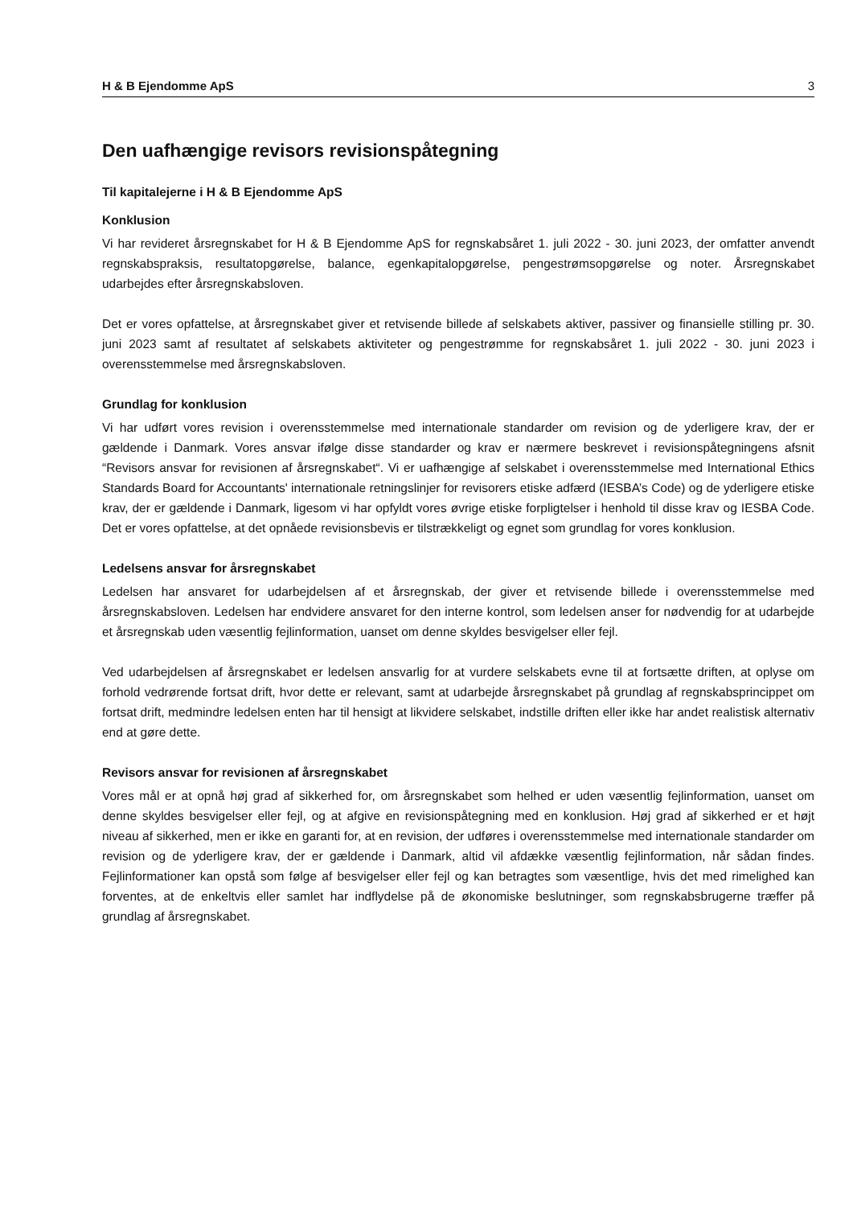H & B Ejendomme ApS 3
Den uafhængige revisors revisionspåtegning
Til kapitalejerne i H & B Ejendomme ApS
Konklusion
Vi har revideret årsregnskabet for H & B Ejendomme ApS for regnskabsåret 1. juli 2022 - 30. juni 2023, der omfatter anvendt regnskabspraksis, resultatopgørelse, balance, egenkapitalopgørelse, pengestrømsopgørelse og noter. Årsregnskabet udarbejdes efter årsregnskabsloven.
Det er vores opfattelse, at årsregnskabet giver et retvisende billede af selskabets aktiver, passiver og finansielle stilling pr. 30. juni 2023 samt af resultatet af selskabets aktiviteter og pengestrømme for regnskabsåret 1. juli 2022 - 30. juni 2023 i overensstemmelse med årsregnskabsloven.
Grundlag for konklusion
Vi har udført vores revision i overensstemmelse med internationale standarder om revision og de yderligere krav, der er gældende i Danmark. Vores ansvar ifølge disse standarder og krav er nærmere beskrevet i revisionspåtegningens afsnit “Revisors ansvar for revisionen af årsregnskabet“. Vi er uafhængige af selskabet i overensstemmelse med International Ethics Standards Board for Accountants' internationale retningslinjer for revisorers etiske adfærd (IESBA’s Code) og de yderligere etiske krav, der er gældende i Danmark, ligesom vi har opfyldt vores øvrige etiske forpligtelser i henhold til disse krav og IESBA Code. Det er vores opfattelse, at det opnåede revisionsbevis er tilstrækkeligt og egnet som grundlag for vores konklusion.
Ledelsens ansvar for årsregnskabet
Ledelsen har ansvaret for udarbejdelsen af et årsregnskab, der giver et retvisende billede i overensstemmelse med årsregnskabsloven. Ledelsen har endvidere ansvaret for den interne kontrol, som ledelsen anser for nødvendig for at udarbejde et årsregnskab uden væsentlig fejlinformation, uanset om denne skyldes besvigelser eller fejl.
Ved udarbejdelsen af årsregnskabet er ledelsen ansvarlig for at vurdere selskabets evne til at fortsætte driften, at oplyse om forhold vedrørende fortsat drift, hvor dette er relevant, samt at udarbejde årsregnskabet på grundlag af regnskabsprincippet om fortsat drift, medmindre ledelsen enten har til hensigt at likvidere selskabet, indstille driften eller ikke har andet realistisk alternativ end at gøre dette.
Revisors ansvar for revisionen af årsregnskabet
Vores mål er at opnå høj grad af sikkerhed for, om årsregnskabet som helhed er uden væsentlig fejlinformation, uanset om denne skyldes besvigelser eller fejl, og at afgive en revisionspåtegning med en konklusion. Høj grad af sikkerhed er et højt niveau af sikkerhed, men er ikke en garanti for, at en revision, der udføres i overensstemmelse med internationale standarder om revision og de yderligere krav, der er gældende i Danmark, altid vil afdække væsentlig fejlinformation, når sådan findes. Fejlinformationer kan opstå som følge af besvigelser eller fejl og kan betragtes som væsentlige, hvis det med rimelighed kan forventes, at de enkeltvis eller samlet har indflydelse på de økonomiske beslutninger, som regnskabsbrugerne træffer på grundlag af årsregnskabet.